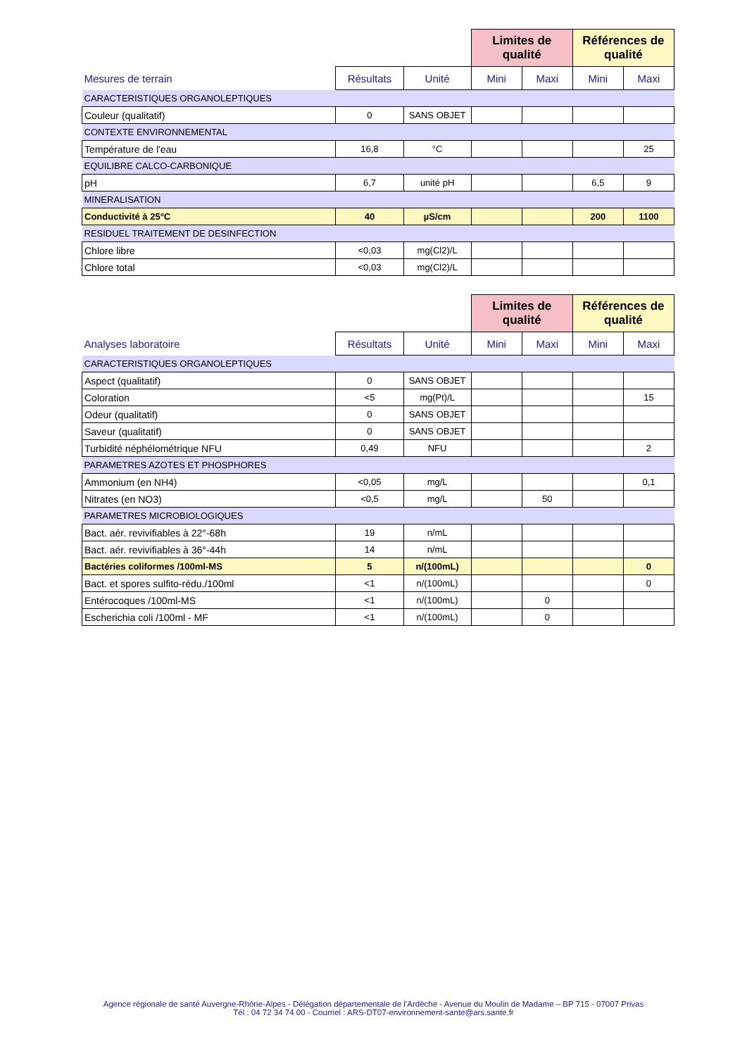| | | | Limites de qualité | | Références de qualité | |
| Mesures de terrain | Résultats | Unité | Mini | Maxi | Mini | Maxi |
| CARACTERISTIQUES ORGANOLEPTIQUES | | | | | | |
| Couleur (qualitatif) | 0 | SANS OBJET | | | | |
| CONTEXTE ENVIRONNEMENTAL | | | | | | |
| Température de l'eau | 16,8 | °C | | | | 25 |
| EQUILIBRE CALCO-CARBONIQUE | | | | | | |
| pH | 6,7 | unité pH | | | 6,5 | 9 |
| MINERALISATION | | | | | | |
| Conductivité à 25°C | 40 | µS/cm | | | 200 | 1100 |
| RESIDUEL TRAITEMENT DE DESINFECTION | | | | | | |
| Chlore libre | <0,03 | mg(Cl2)/L | | | | |
| Chlore total | <0,03 | mg(Cl2)/L | | | | |
| | | | Limites de qualité | | Références de qualité | |
| Analyses laboratoire | Résultats | Unité | Mini | Maxi | Mini | Maxi |
| CARACTERISTIQUES ORGANOLEPTIQUES | | | | | | |
| Aspect (qualitatif) | 0 | SANS OBJET | | | | |
| Coloration | <5 | mg(Pt)/L | | | | 15 |
| Odeur (qualitatif) | 0 | SANS OBJET | | | | |
| Saveur (qualitatif) | 0 | SANS OBJET | | | | |
| Turbidité néphélométrique NFU | 0,49 | NFU | | | | 2 |
| PARAMETRES AZOTES ET PHOSPHORES | | | | | | |
| Ammonium (en NH4) | <0,05 | mg/L | | | | 0,1 |
| Nitrates (en NO3) | <0,5 | mg/L | | 50 | | |
| PARAMETRES MICROBIOLOGIQUES | | | | | | |
| Bact. aér. revivifiables à 22°-68h | 19 | n/mL | | | | |
| Bact. aér. revivifiables à 36°-44h | 14 | n/mL | | | | |
| Bactéries coliformes /100ml-MS | 5 | n/(100mL) | | | | 0 |
| Bact. et spores sulfito-rédu./100ml | <1 | n/(100mL) | | | | 0 |
| Entérocoques /100ml-MS | <1 | n/(100mL) | | 0 | | |
| Escherichia coli /100ml - MF | <1 | n/(100mL) | | 0 | | |
Agence régionale de santé Auvergne-Rhône-Alpes - Délégation départementale de l’Ardèche - Avenue du Moulin de Madame – BP 715 - 07007 Privas
Tél : 04 72 34 74 00 - Courriel : ARS-DT07-environnement-sante@ars.sante.fr